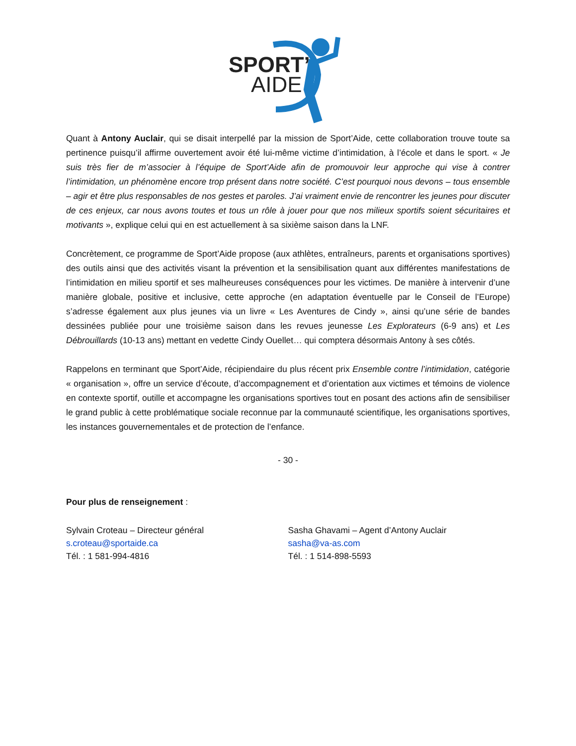SPORT’
AIDE
Quant à Antony Auclair, qui se disait interpellé par la mission de Sport’Aide, cette collaboration trouve toute sa pertinence puisqu’il affirme ouvertement avoir été lui-même victime d’intimidation, à l’école et dans le sport. « Je suis très fier de m’associer à l’équipe de Sport’Aide afin de promouvoir leur approche qui vise à contrer l’intimidation, un phénomène encore trop présent dans notre société. C’est pourquoi nous devons – tous ensemble – agir et être plus responsables de nos gestes et paroles. J’ai vraiment envie de rencontrer les jeunes pour discuter de ces enjeux, car nous avons toutes et tous un rôle à jouer pour que nos milieux sportifs soient sécuritaires et motivants », explique celui qui en est actuellement à sa sixième saison dans la LNF.
Concrètement, ce programme de Sport’Aide propose (aux athlètes, entraîneurs, parents et organisations sportives) des outils ainsi que des activités visant la prévention et la sensibilisation quant aux différentes manifestations de l’intimidation en milieu sportif et ses malheureuses conséquences pour les victimes. De manière à intervenir d’une manière globale, positive et inclusive, cette approche (en adaptation éventuelle par le Conseil de l’Europe) s’adresse également aux plus jeunes via un livre « Les Aventures de Cindy », ainsi qu’une série de bandes dessinées publiée pour une troisième saison dans les revues jeunesse Les Explorateurs (6-9 ans) et Les Débrouillards (10-13 ans) mettant en vedette Cindy Ouellet… qui comptera désormais Antony à ses côtés.
Rappelons en terminant que Sport’Aide, récipiendaire du plus récent prix Ensemble contre l’intimidation, catégorie « organisation », offre un service d’écoute, d’accompagnement et d’orientation aux victimes et témoins de violence en contexte sportif, outille et accompagne les organisations sportives tout en posant des actions afin de sensibiliser le grand public à cette problématique sociale reconnue par la communauté scientifique, les organisations sportives, les instances gouvernementales et de protection de l’enfance.
- 30 -
Pour plus de renseignement :
Sylvain Croteau – Directeur général
s.croteau@sportaide.ca
Tél. : 1 581-994-4816
Sasha Ghavami – Agent d’Antony Auclair
sasha@va-as.com
Tél. : 1 514-898-5593